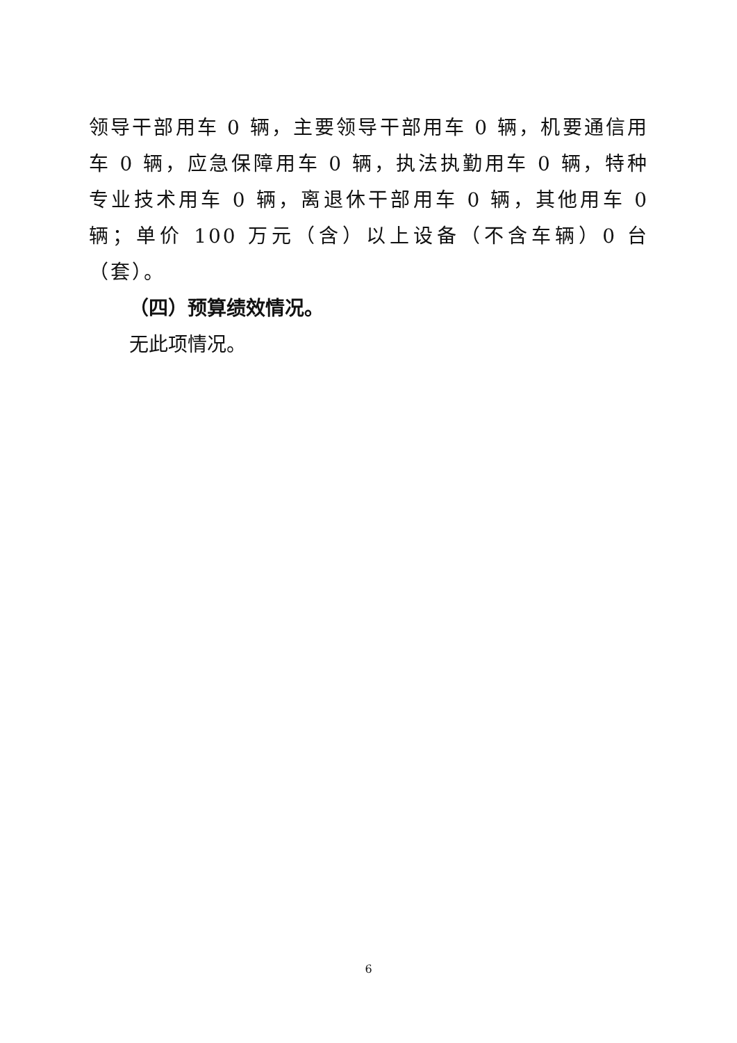领导干部用车 0 辆，主要领导干部用车 0 辆，机要通信用车 0 辆，应急保障用车 0 辆，执法执勤用车 0 辆，特种专业技术用车 0 辆，离退休干部用车 0 辆，其他用车 0 辆；单价 100 万元（含）以上设备（不含车辆）0 台（套）。
（四）预算绩效情况。
无此项情况。
6